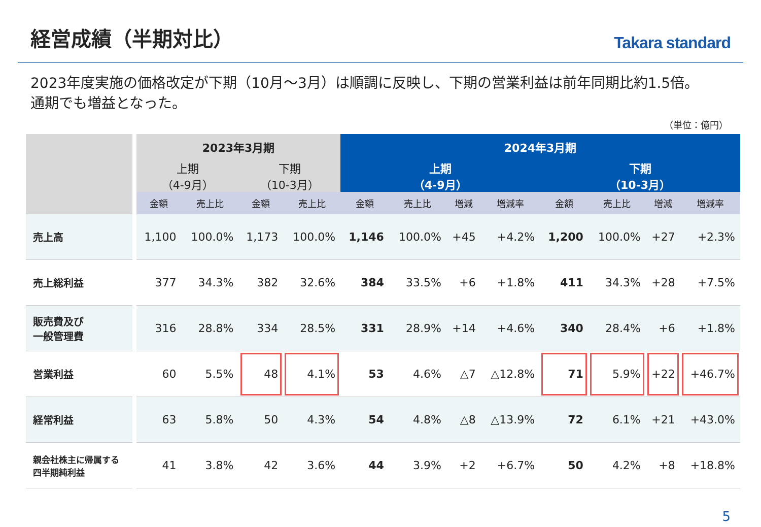経営成績（半期対比）
Takara standard
2023年度実施の価格改定が下期（10月～3月）は順調に反映し、下期の営業利益は前年同期比約1.5倍。
通期でも増益となった。
（単位：億円）
| | 2023年3月期 | | | | 2024年3月期 | | | | | | | |
| --- | --- | --- | --- | --- | --- | --- | --- | --- | --- | --- | --- | --- |
| | 上期 （4-9月） | | 下期 （10-3月） | | 上期 （4-9月） | | | | 下期 （10-3月） | | | |
| | 金額 | 売上比 | 金額 | 売上比 | 金額 | 売上比 | 増減 | 増減率 | 金額 | 売上比 | 増減 | 増減率 |
| 売上高 | 1,100 | 100.0% | 1,173 | 100.0% | 1,146 | 100.0% | +45 | +4.2% | 1,200 | 100.0% | +27 | +2.3% |
| 売上総利益 | 377 | 34.3% | 382 | 32.6% | 384 | 33.5% | +6 | +1.8% | 411 | 34.3% | +28 | +7.5% |
| 販売費及び 一般管理費 | 316 | 28.8% | 334 | 28.5% | 331 | 28.9% | +14 | +4.6% | 340 | 28.4% | +6 | +1.8% |
| 営業利益 | 60 | 5.5% | 48 | 4.1% | 53 | 4.6% | △7 | △12.8% | 71 | 5.9% | +22 | +46.7% |
| 経常利益 | 63 | 5.8% | 50 | 4.3% | 54 | 4.8% | △8 | △13.9% | 72 | 6.1% | +21 | +43.0% |
| 親会社株主に帰属する 四半期純利益 | 41 | 3.8% | 42 | 3.6% | 44 | 3.9% | +2 | +6.7% | 50 | 4.2% | +8 | +18.8% |
5